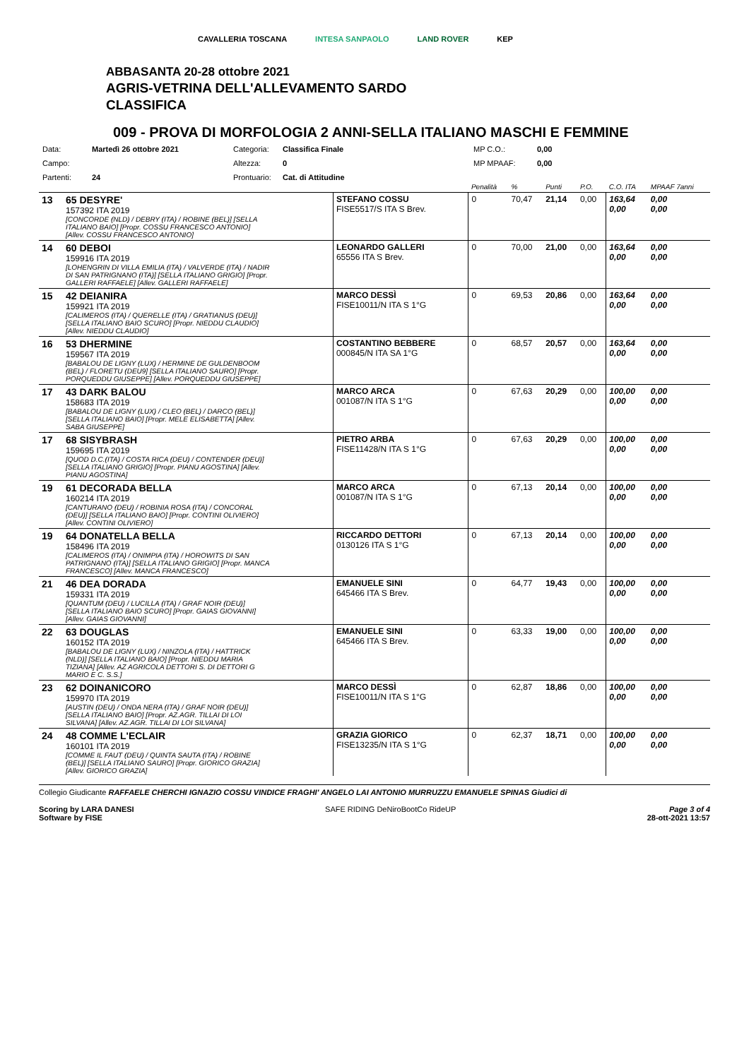CAVALLERIA TOSCANA INTESA SANPAOLO LAND ROVER KEP
ABBASANTA 20-28 ottobre 2021
AGRIS-VETRINA DELL'ALLEVAMENTO SARDO
CLASSIFICA
009 - PROVA DI MORFOLOGIA 2 ANNI-SELLA ITALIANO MASCHI E FEMMINE
Data: Martedì 26 ottobre 2021 Categoria: Classifica Finale MP C.O.: 0,00 Campo: Altezza: 0 MP MPAAF: 0,00 Partenti: 24 Prontuario: Cat. di Attitudine
| | | | Penalità | % | Punti | P.O. | C.O. ITA | MPAAF 7anni |
| 13 | 65 DESYRE' 157392 ITA 2019 [CONCORDE (NLD) / DEBRY (ITA) / ROBINE (BEL)] [SELLA ITALIANO BAIO] [Propr. COSSU FRANCESCO ANTONIO] [Allev. COSSU FRANCESCO ANTONIO] | STEFANO COSSU FISE5517/S ITA S Brev. | 0 | 70,47 | 21,14 | 0,00 | 163,64 0,00 | 0,00 0,00 |
| 14 | 60 DEBOI 159916 ITA 2019 [LOHENGRIN DI VILLA EMILIA (ITA) / VALVERDE (ITA) / NADIR DI SAN PATRIGNANO (ITA)] [SELLA ITALIANO GRIGIO] [Propr. GALLERI RAFFAELE] [Allev. GALLERI RAFFAELE] | LEONARDO GALLERI 65556 ITA S Brev. | 0 | 70,00 | 21,00 | 0,00 | 163,64 0,00 | 0,00 0,00 |
| 15 | 42 DEIANIRA 159921 ITA 2019 [CALIMEROS (ITA) / QUERELLE (ITA) / GRATIANUS (DEU)] [SELLA ITALIANO BAIO SCURO] [Propr. NIEDDU CLAUDIO] [Allev. NIEDDU CLAUDIO] | MARCO DESSÌ FISE10011/N ITA S 1°G | 0 | 69,53 | 20,86 | 0,00 | 163,64 0,00 | 0,00 0,00 |
| 16 | 53 DHERMINE 159567 ITA 2019 [BABALOU DE LIGNY (LUX) / HERMINE DE GULDENBOOM (BEL) / FLORETU (DEU9] [SELLA ITALIANO SAURO] [Propr. PORQUEDDU GIUSEPPE] [Allev. PORQUEDDU GIUSEPPE] | COSTANTINO BEBBERE 000845/N ITA SA 1°G | 0 | 68,57 | 20,57 | 0,00 | 163,64 0,00 | 0,00 0,00 |
| 17 | 43 DARK BALOU 158683 ITA 2019 [BABALOU DE LIGNY (LUX) / CLEO (BEL) / DARCO (BEL)] [SELLA ITALIANO BAIO] [Propr. MELE ELISABETTA] [Allev. SABA GIUSEPPE] | MARCO ARCA 001087/N ITA S 1°G | 0 | 67,63 | 20,29 | 0,00 | 100,00 0,00 | 0,00 0,00 |
| 17 | 68 SISYBRASH 159695 ITA 2019 [QUOD D.C.(ITA) / COSTA RICA (DEU) / CONTENDER (DEU)] [SELLA ITALIANO GRIGIO] [Propr. PIANU AGOSTINA] [Allev. PIANU AGOSTINA] | PIETRO ARBA FISE11428/N ITA S 1°G | 0 | 67,63 | 20,29 | 0,00 | 100,00 0,00 | 0,00 0,00 |
| 19 | 61 DECORADA BELLA 160214 ITA 2019 [CANTURANO (DEU) / ROBINIA ROSA (ITA) / CONCORAL (DEU)] [SELLA ITALIANO BAIO] [Propr. CONTINI OLIVIERO] [Allev. CONTINI OLIVIERO] | MARCO ARCA 001087/N ITA S 1°G | 0 | 67,13 | 20,14 | 0,00 | 100,00 0,00 | 0,00 0,00 |
| 19 | 64 DONATELLA BELLA 158496 ITA 2019 [CALIMEROS (ITA) / ONIMPIA (ITA) / HOROWITS DI SAN PATRIGNANO (ITA)] [SELLA ITALIANO GRIGIO] [Propr. MANCA FRANCESCO] [Allev. MANCA FRANCESCO] | RICCARDO DETTORI 0130126 ITA S 1°G | 0 | 67,13 | 20,14 | 0,00 | 100,00 0,00 | 0,00 0,00 |
| 21 | 46 DEA DORADA 159331 ITA 2019 [QUANTUM (DEU) / LUCILLA (ITA) / GRAF NOIR (DEU)] [SELLA ITALIANO BAIO SCURO] [Propr. GAIAS GIOVANNI] [Allev. GAIAS GIOVANNI] | EMANUELE SINI 645466 ITA S Brev. | 0 | 64,77 | 19,43 | 0,00 | 100,00 0,00 | 0,00 0,00 |
| 22 | 63 DOUGLAS 160152 ITA 2019 [BABALOU DE LIGNY (LUX) / NINZOLA (ITA) / HATTRICK (NLD)] [SELLA ITALIANO BAIO] [Propr. NIEDDU MARIA TIZIANA] [Allev. AZ AGRICOLA DETTORI S. DI DETTORI G MARIO E C. S.S.] | EMANUELE SINI 645466 ITA S Brev. | 0 | 63,33 | 19,00 | 0,00 | 100,00 0,00 | 0,00 0,00 |
| 23 | 62 DOINANICORO 159970 ITA 2019 [AUSTIN (DEU) / ONDA NERA (ITA) / GRAF NOIR (DEU)] [SELLA ITALIANO BAIO] [Propr. AZ.AGR. TILLAI DI LOI SILVANA] [Allev. AZ.AGR. TILLAI DI LOI SILVANA] | MARCO DESSÌ FISE10011/N ITA S 1°G | 0 | 62,87 | 18,86 | 0,00 | 100,00 0,00 | 0,00 0,00 |
| 24 | 48 COMME L'ECLAIR 160101 ITA 2019 [COMME IL FAUT (DEU) / QUINTA SAUTA (ITA) / ROBINE (BEL)] [SELLA ITALIANO SAURO] [Propr. GIORICO GRAZIA] [Allev. GIORICO GRAZIA] | GRAZIA GIORICO FISE13235/N ITA S 1°G | 0 | 62,37 | 18,71 | 0,00 | 100,00 0,00 | 0,00 0,00 |
Collegio Giudicante RAFFAELE CHERCHI IGNAZIO COSSU VINDICE FRAGHI' ANGELO LAI ANTONIO MURRUZZU EMANUELE SPINAS Giudici di
Scoring by LARA DANESI
Software by FISE SAFE RIDING DeNiroBootCo RideUP Page 3 of 4
28-ott-2021 13:57